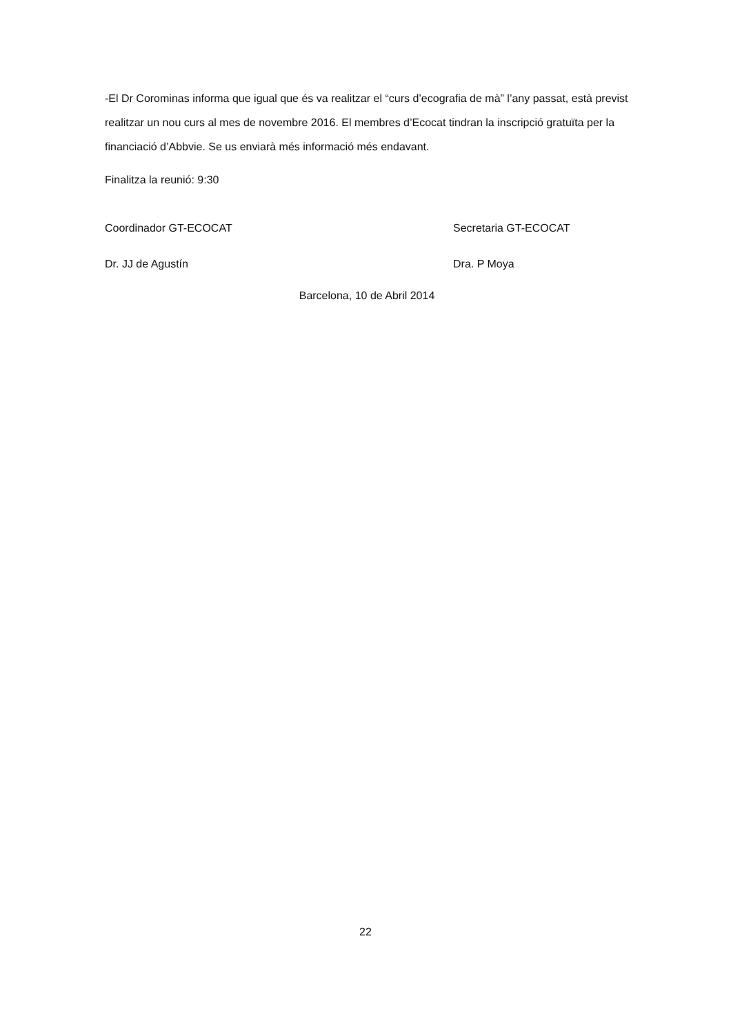-El Dr Corominas informa que igual que és va realitzar el “curs d’ecografia de mà” l’any passat, està previst realitzar un nou curs al mes de novembre 2016. El membres d’Ecocat tindran la inscripció gratuïta per la financiació d’Abbvie. Se us enviarà més informació més endavant.
Finalitza la reunió: 9:30
Coordinador GT-ECOCAT Secretaria GT-ECOCAT
Dr. JJ de Agustín Dra. P Moya
Barcelona, 10 de Abril 2014
22